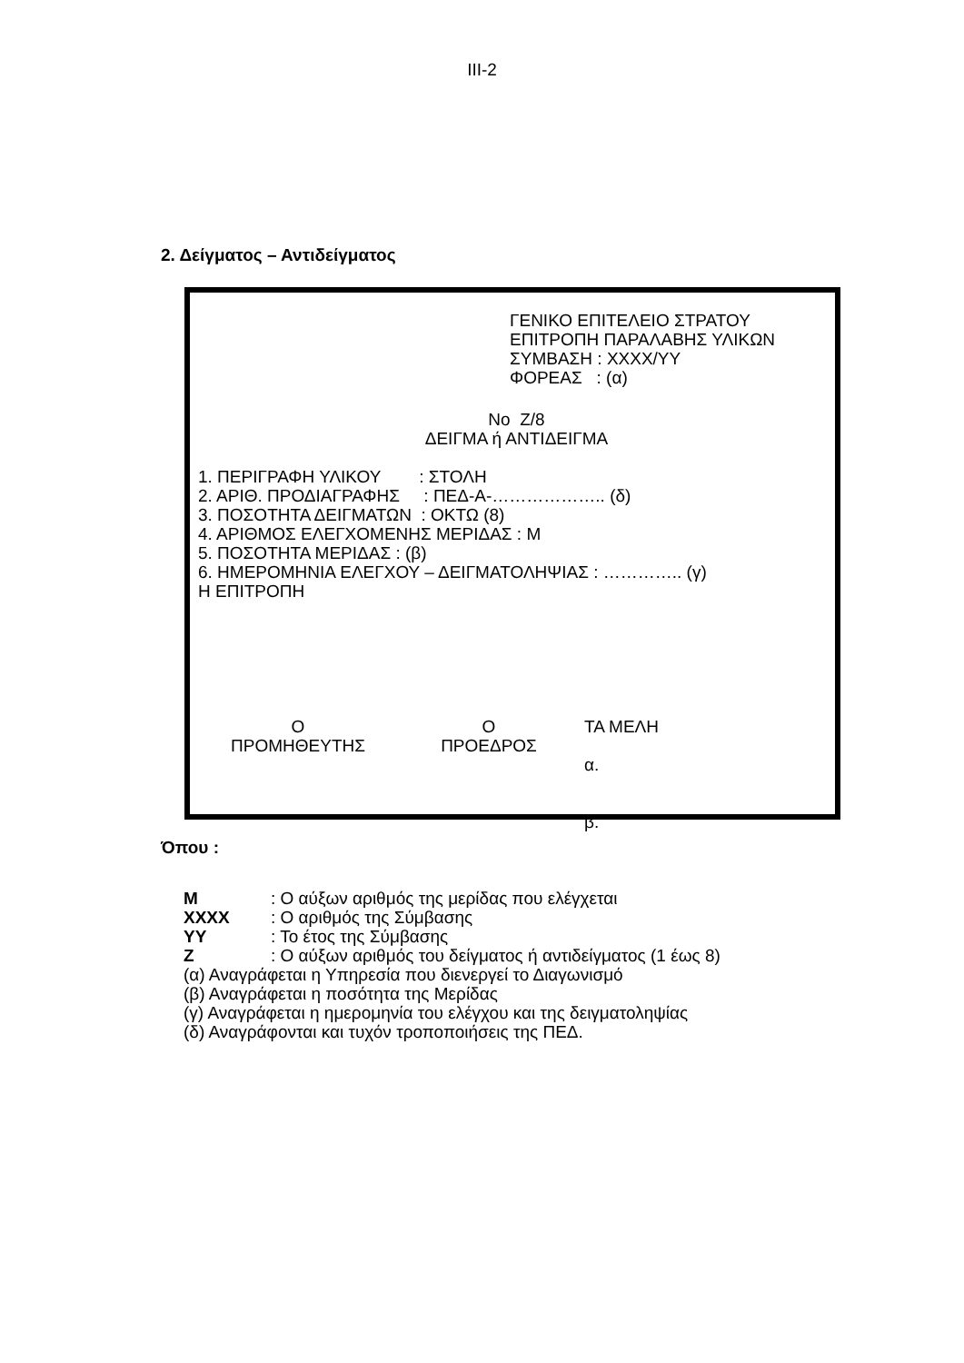ΙΙΙ-2
2. Δείγματος – Αντιδείγματος
ΓΕΝΙΚΟ ΕΠΙΤΕΛΕΙΟ ΣΤΡΑΤΟΥ
ΕΠΙΤΡΟΠΗ ΠΑΡΑΛΑΒΗΣ ΥΛΙΚΩΝ
ΣΥΜΒΑΣΗ : ΧΧΧΧ/ΥΥ
ΦΟΡΕΑΣ : (α)
Νο Ζ/8
ΔΕΙΓΜΑ ή ΑΝΤΙΔΕΙΓΜΑ
1. ΠΕΡΙΓΡΑΦΗ ΥΛΙΚΟΥ : ΣΤΟΛΗ
2. ΑΡΙΘ. ΠΡΟΔΙΑΓΡΑΦΗΣ : ΠΕΔ-Α-……………….. (δ)
3. ΠΟΣΟΤΗΤΑ ΔΕΙΓΜΑΤΩΝ : ΟΚΤΩ (8)
4. ΑΡΙΘΜΟΣ ΕΛΕΓΧΟΜΕΝΗΣ ΜΕΡΙΔΑΣ : Μ
5. ΠΟΣΟΤΗΤΑ ΜΕΡΙΔΑΣ : (β)
6. ΗΜΕΡΟΜΗΝΙΑ ΕΛΕΓΧΟΥ – ΔΕΙΓΜΑΤΟΛΗΨΙΑΣ : ………….. (γ)
Η ΕΠΙΤΡΟΠΗ
Ο
ΠΡΟΜΗΘΕΥΤΗΣ
Ο
ΠΡΟΕΔΡΟΣ
ΤΑ ΜΕΛΗ
α.
β.
Όπου :
Μ: Ο αύξων αριθμός της μερίδας που ελέγχεται
ΧΧΧΧ: Ο αριθμός της Σύμβασης
ΥΥ: Το έτος της Σύμβασης
Ζ: Ο αύξων αριθμός του δείγματος ή αντιδείγματος (1 έως 8)
(α) Αναγράφεται η Υπηρεσία που διενεργεί το Διαγωνισμό
(β) Αναγράφεται η ποσότητα της Μερίδας
(γ) Αναγράφεται η ημερομηνία του ελέγχου και της δειγματοληψίας
(δ) Αναγράφονται και τυχόν τροποποιήσεις της ΠΕΔ.